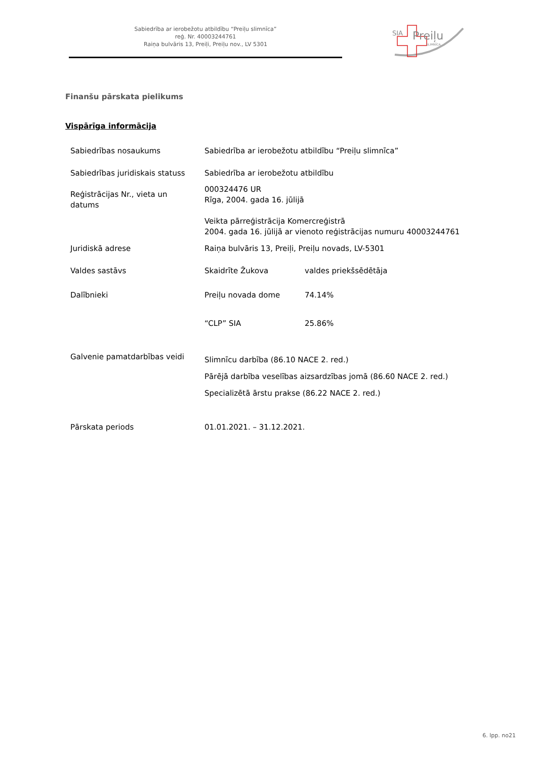Sabiedrība ar ierobežotu atbildību “Preiļu slimnīca”
reģ. Nr. 40003244761
Raiņa bulvāris 13, Preiļi, Preiļu nov., LV 5301
SIA
Preiļu
SLIMNĪCA
Finanšu pārskata pielikums
Vispārīga informācija
| Sabiedrības nosaukums | Sabiedrība ar ierobežotu atbildību “Preiļu slimnīca” | |
| Sabiedrības juridiskais statuss | Sabiedrība ar ierobežotu atbildību | |
| Reģistrācijas Nr., vieta un datums | 000324476 UR Rīga, 2004. gada 16. jūlijā Veikta pārreģistrācija Komercreģistrā 2004. gada 16. jūlijā ar vienoto reģistrācijas numuru 40003244761 | |
| Juridiskā adrese | Raiņa bulvāris 13, Preiļi, Preiļu novads, LV-5301 | |
| Valdes sastāvs | Skaidrīte Žukova | valdes priekšsēdētāja |
| Dalībnieki | Preiļu novada dome | 74.14% |
| | “CLP” SIA | 25.86% |
| Galvenie pamatdarbības veidi | Slimnīcu darbība (86.10 NACE 2. red.) Pārējā darbība veselības aizsardzības jomā (86.60 NACE 2. red.) Specializētā ārstu prakse (86.22 NACE 2. red.) | |
| Pārskata periods | 01.01.2021. – 31.12.2021. | |
6. lpp. no21